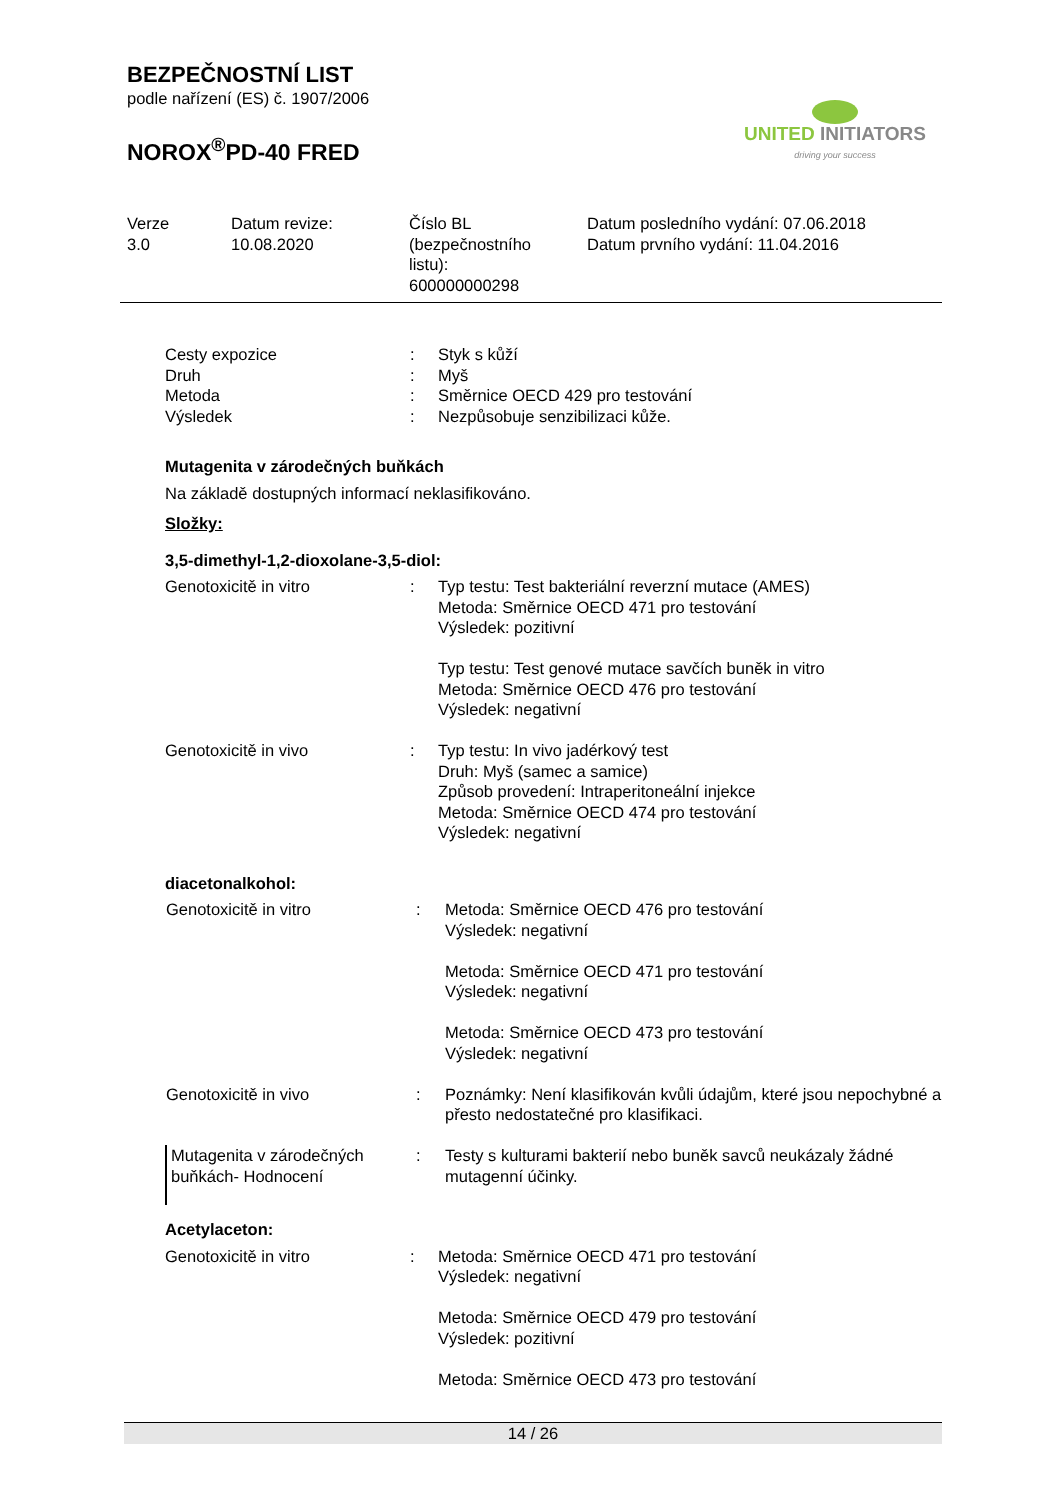BEZPEČNOSTNÍ LIST
podle nařízení (ES) č. 1907/2006
NOROX<sup>®</sup>PD-40 FRED
UNITED INITIATORS
driving your success
Verze
3.0
Datum revize:
10.08.2020
Číslo BL
(bezpečnostního
listu):
600000000298
Datum posledního vydání: 07.06.2018
Datum prvního vydání: 11.04.2016
| Cesty expozice | : | Styk s kůží |
| Druh | : | Myš |
| Metoda | : | Směrnice OECD 429 pro testování |
| Výsledek | : | Nezpůsobuje senzibilizaci kůže. |
Mutagenita v zárodečných buňkách
Na základě dostupných informací neklasifikováno.
Složky:
3,5-dimethyl-1,2-dioxolane-3,5-diol:
| Genotoxicitě in vitro | : | Typ testu: Test bakteriální reverzní mutace (AMES) Metoda: Směrnice OECD 471 pro testování Výsledek: pozitivní Typ testu: Test genové mutace savčích buněk in vitro Metoda: Směrnice OECD 476 pro testování Výsledek: negativní |
| Genotoxicitě in vivo | : | Typ testu: In vivo jadérkový test Druh: Myš (samec a samice) Způsob provedení: Intraperitoneální injekce Metoda: Směrnice OECD 474 pro testování Výsledek: negativní |
diacetonalkohol:
| Genotoxicitě in vitro | : | Metoda: Směrnice OECD 476 pro testování Výsledek: negativní Metoda: Směrnice OECD 471 pro testování Výsledek: negativní Metoda: Směrnice OECD 473 pro testování Výsledek: negativní |
| Genotoxicitě in vivo | : | Poznámky: Není klasifikován kvůli údajům, které jsou nepochybné a přesto nedostatečné pro klasifikaci. |
| Mutagenita v zárodečných buňkách- Hodnocení | : | Testy s kulturami bakterií nebo buněk savců neukázaly žádné mutagenní účinky. |
Acetylaceton:
| Genotoxicitě in vitro | : | Metoda: Směrnice OECD 471 pro testování Výsledek: negativní Metoda: Směrnice OECD 479 pro testování Výsledek: pozitivní Metoda: Směrnice OECD 473 pro testování |
14 / 26